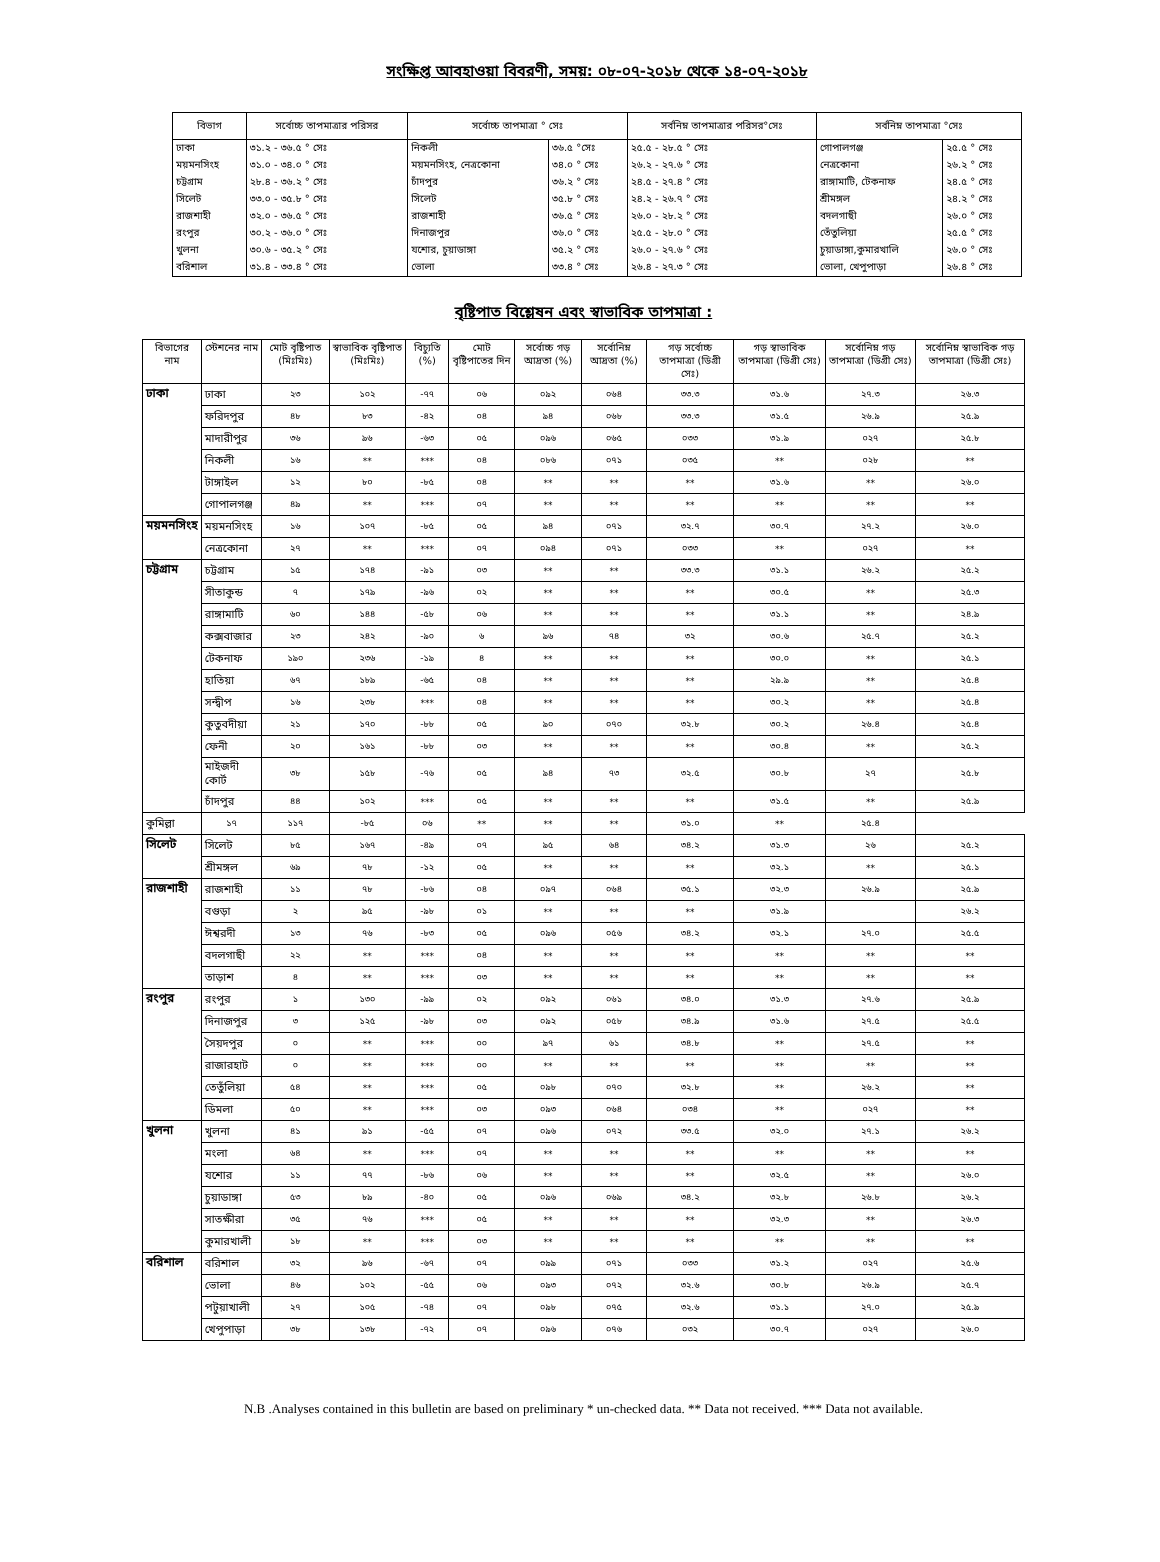সংক্ষিপ্ত আবহাওয়া বিবরণী, সময়: ০৮-০৭-২০১৮ থেকে ১৪-০৭-২০১৮
| বিভাগ | সর্বোচ্চ তাপমাত্রার পরিসর | সর্বোচ্চ তাপমাত্রা ° সেঃ | | সর্বনিম্ন তাপমাত্রার পরিসর°সেঃ | সর্বনিম্ন তাপমাত্রা °সেঃ | |
| --- | --- | --- | --- | --- | --- | --- |
| ঢাকা | ৩১.২ - ৩৬.৫ ° সেঃ | নিকলী | ৩৬.৫ °সেঃ | ২৫.৫ - ২৮.৫ ° সেঃ | গোপালগঞ্জ | ২৫.৫ ° সেঃ |
| ময়মনসিংহ | ৩১.০ - ৩৪.০ ° সেঃ | ময়মনসিংহ, নেত্রকোনা | ৩৪.০ ° সেঃ | ২৬.২ - ২৭.৬ ° সেঃ | নেত্রকোনা | ২৬.২ ° সেঃ |
| চট্টগ্রাম | ২৮.৪ - ৩৬.২ ° সেঃ | চাঁদপুর | ৩৬.২ ° সেঃ | ২৪.৫ - ২৭.৪ ° সেঃ | রাঙ্গামাটি, টেকনাফ | ২৪.৫ ° সেঃ |
| সিলেট | ৩৩.০ - ৩৫.৮ ° সেঃ | সিলেট | ৩৫.৮ ° সেঃ | ২৪.২ - ২৬.৭ ° সেঃ | শ্রীমঙ্গল | ২৪.২ ° সেঃ |
| রাজশাহী | ৩২.০ - ৩৬.৫ ° সেঃ | রাজশাহী | ৩৬.৫ ° সেঃ | ২৬.০ - ২৮.২ ° সেঃ | বদলগাছী | ২৬.০ ° সেঃ |
| রংপুর | ৩০.২ - ৩৬.০ ° সেঃ | দিনাজপুর | ৩৬.০ ° সেঃ | ২৫.৫ - ২৮.০ ° সেঃ | তেঁতুলিয়া | ২৫.৫ ° সেঃ |
| খুলনা | ৩০.৬ - ৩৫.২ ° সেঃ | যশোর, চুয়াডাঙ্গা | ৩৫.২ ° সেঃ | ২৬.০ - ২৭.৬ ° সেঃ | চুয়াডাঙ্গা,কুমারখালি | ২৬.০ ° সেঃ |
| বরিশাল | ৩১.৪ - ৩৩.৪ ° সেঃ | ভোলা | ৩৩.৪ ° সেঃ | ২৬.৪ - ২৭.৩ ° সেঃ | ভোলা, খেপুপাড়া | ২৬.৪ ° সেঃ |
বৃষ্টিপাত বিশ্লেষন এবং স্বাভাবিক তাপমাত্রা :
| বিভাগের নাম | স্টেশনের নাম | মোট বৃষ্টিপাত (মিঃমিঃ) | স্বাভাবিক বৃষ্টিপাত (মিঃমিঃ) | বিচ্যুতি (%) | মোট বৃষ্টিপাতের দিন | সর্বোচ্চ গড় আদ্রতা (%) | সর্বোনিম্ন আদ্রতা (%) | গড় সর্বোচ্চ তাপমাত্রা (ডিগ্রী সেঃ) | গড় স্বাভাবিক তাপমাত্রা (ডিগ্রী সেঃ) | সর্বোনিম্ন গড় তাপমাত্রা (ডিগ্রী সেঃ) | সর্বোনিম্ন স্বাভাবিক গড় তাপমাত্রা (ডিগ্রী সেঃ) |
| --- | --- | --- | --- | --- | --- | --- | --- | --- | --- | --- | --- |
| ঢাকা | ঢাকা | ২৩ | ১০২ | -৭৭ | ০৬ | ০৯২ | ০৬৪ | ৩৩.৩ | ৩১.৬ | ২৭.৩ | ২৬.৩ |
| | ফরিদপুর | ৪৮ | ৮৩ | -৪২ | ০৪ | ৯৪ | ০৬৮ | ৩৩.৩ | ৩১.৫ | ২৬.৯ | ২৫.৯ |
| | মাদারীপুর | ৩৬ | ৯৬ | -৬৩ | ০৫ | ০৯৬ | ০৬৫ | ০৩৩ | ৩১.৯ | ০২৭ | ২৫.৮ |
| | নিকলী | ১৬ | ** | *** | ০৪ | ০৮৬ | ০৭১ | ০৩৫ | ** | ০২৮ | ** |
| | টাঙ্গাইল | ১২ | ৮০ | -৮৫ | ০৪ | ** | ** | ** | ৩১.৬ | ** | ২৬.০ |
| | গোপালগঞ্জ | ৪৯ | ** | *** | ০৭ | ** | ** | ** | ** | ** | ** |
| ময়মনসিংহ | ময়মনসিংহ | ১৬ | ১০৭ | -৮৫ | ০৫ | ৯৪ | ০৭১ | ৩২.৭ | ৩০.৭ | ২৭.২ | ২৬.০ |
| | নেত্রকোনা | ২৭ | ** | *** | ০৭ | ০৯৪ | ০৭১ | ০৩৩ | ** | ০২৭ | ** |
| চট্টগ্রাম | চট্টগ্রাম | ১৫ | ১৭৪ | -৯১ | ০৩ | ** | ** | ৩৩.৩ | ৩১.১ | ২৬.২ | ২৫.২ |
| | সীতাকুন্ড | ৭ | ১৭৯ | -৯৬ | ০২ | ** | ** | ** | ৩০.৫ | ** | ২৫.৩ |
| | রাঙ্গামাটি | ৬০ | ১৪৪ | -৫৮ | ০৬ | ** | ** | ** | ৩১.১ | ** | ২৪.৯ |
| | কক্সবাজার | ২৩ | ২৪২ | -৯০ | ৬ | ৯৬ | ৭৪ | ৩২ | ৩০.৬ | ২৫.৭ | ২৫.২ |
| | টেকনাফ | ১৯০ | ২৩৬ | -১৯ | ৪ | ** | ** | ** | ৩০.০ | ** | ২৫.১ |
| | হাতিয়া | ৬৭ | ১৮৯ | -৬৫ | ০৪ | ** | ** | ** | ২৯.৯ | ** | ২৫.৪ |
| | সন্দ্বীপ | ১৬ | ২৩৮ | *** | ০৪ | ** | ** | ** | ৩০.২ | ** | ২৫.৪ |
| | কুতুবদীয়া | ২১ | ১৭০ | -৮৮ | ০৫ | ৯০ | ০৭০ | ৩২.৮ | ৩০.২ | ২৬.৪ | ২৫.৪ |
| | ফেনী | ২০ | ১৬১ | -৮৮ | ০৩ | ** | ** | ** | ৩০.৪ | ** | ২৫.২ |
| | মাইজদী কোর্ট | ৩৮ | ১৫৮ | -৭৬ | ০৫ | ৯৪ | ৭৩ | ৩২.৫ | ৩০.৮ | ২৭ | ২৫.৮ |
| | চাঁদপুর | ৪৪ | ১০২ | *** | ০৫ | ** | ** | ** | ৩১.৫ | ** | ২৫.৯ |
| কুমিল্লা | ১৭ | ১১৭ | -৮৫ | ০৬ | ** | ** | ** | ৩১.০ | ** | ২৫.৪ | |
| সিলেট | সিলেট | ৮৫ | ১৬৭ | -৪৯ | ০৭ | ৯৫ | ৬৪ | ৩৪.২ | ৩১.৩ | ২৬ | ২৫.২ |
| | শ্রীমঙ্গল | ৬৯ | ৭৮ | -১২ | ০৫ | ** | ** | ** | ৩২.১ | ** | ২৫.১ |
| রাজশাহী | রাজশাহী | ১১ | ৭৮ | -৮৬ | ০৪ | ০৯৭ | ০৬৪ | ৩৫.১ | ৩২.৩ | ২৬.৯ | ২৫.৯ |
| | বগুড়া | ২ | ৯৫ | -৯৮ | ০১ | ** | ** | ** | ৩১.৯ | | ২৬.২ |
| | ঈশ্বরদী | ১৩ | ৭৬ | -৮৩ | ০৫ | ০৯৬ | ০৫৬ | ৩৪.২ | ৩২.১ | ২৭.০ | ২৫.৫ |
| | বদলগাছী | ২২ | ** | *** | ০৪ | ** | ** | ** | ** | ** | ** |
| | তাড়াশ | ৪ | ** | *** | ০৩ | ** | ** | ** | ** | ** | ** |
| রংপুর | রংপুর | ১ | ১৩০ | -৯৯ | ০২ | ০৯২ | ০৬১ | ৩৪.০ | ৩১.৩ | ২৭.৬ | ২৫.৯ |
| | দিনাজপুর | ৩ | ১২৫ | -৯৮ | ০৩ | ০৯২ | ০৫৮ | ৩৪.৯ | ৩১.৬ | ২৭.৫ | ২৫.৫ |
| | সৈয়দপুর | ০ | ** | *** | ০০ | ৯৭ | ৬১ | ৩৪.৮ | ** | ২৭.৫ | ** |
| | রাজারহাট | ০ | ** | *** | ০০ | ** | ** | ** | ** | ** | ** |
| | তেতুঁলিয়া | ৫৪ | ** | *** | ০৫ | ০৯৮ | ০৭০ | ৩২.৮ | ** | ২৬.২ | ** |
| | ডিমলা | ৫০ | ** | *** | ০৩ | ০৯৩ | ০৬৪ | ০৩৪ | ** | ০২৭ | ** |
| খুলনা | খুলনা | ৪১ | ৯১ | -৫৫ | ০৭ | ০৯৬ | ০৭২ | ৩৩.৫ | ৩২.০ | ২৭.১ | ২৬.২ |
| | মংলা | ৬৪ | ** | *** | ০৭ | ** | ** | ** | ** | ** | ** |
| | যশোর | ১১ | ৭৭ | -৮৬ | ০৬ | ** | ** | ** | ৩২.৫ | ** | ২৬.০ |
| | চুয়াডাঙ্গা | ৫৩ | ৮৯ | -৪০ | ০৫ | ০৯৬ | ০৬৯ | ৩৪.২ | ৩২.৮ | ২৬.৮ | ২৬.২ |
| | সাতক্ষীরা | ৩৫ | ৭৬ | *** | ০৫ | ** | ** | ** | ৩২.৩ | ** | ২৬.৩ |
| | কুমারখালী | ১৮ | ** | *** | ০৩ | ** | ** | ** | ** | ** | ** |
| বরিশাল | বরিশাল | ৩২ | ৯৬ | -৬৭ | ০৭ | ০৯৯ | ০৭১ | ০৩৩ | ৩১.২ | ০২৭ | ২৫.৬ |
| | ভোলা | ৪৬ | ১০২ | -৫৫ | ০৬ | ০৯৩ | ০৭২ | ৩২.৬ | ৩০.৮ | ২৬.৯ | ২৫.৭ |
| | পটুয়াখালী | ২৭ | ১০৫ | -৭৪ | ০৭ | ০৯৮ | ০৭৫ | ৩২.৬ | ৩১.১ | ২৭.০ | ২৫.৯ |
| | খেপুপাড়া | ৩৮ | ১৩৮ | -৭২ | ০৭ | ০৯৬ | ০৭৬ | ০৩২ | ৩০.৭ | ০২৭ | ২৬.০ |
N.B .Analyses contained in this bulletin are based on preliminary * un-checked data. ** Data not received. *** Data not available.